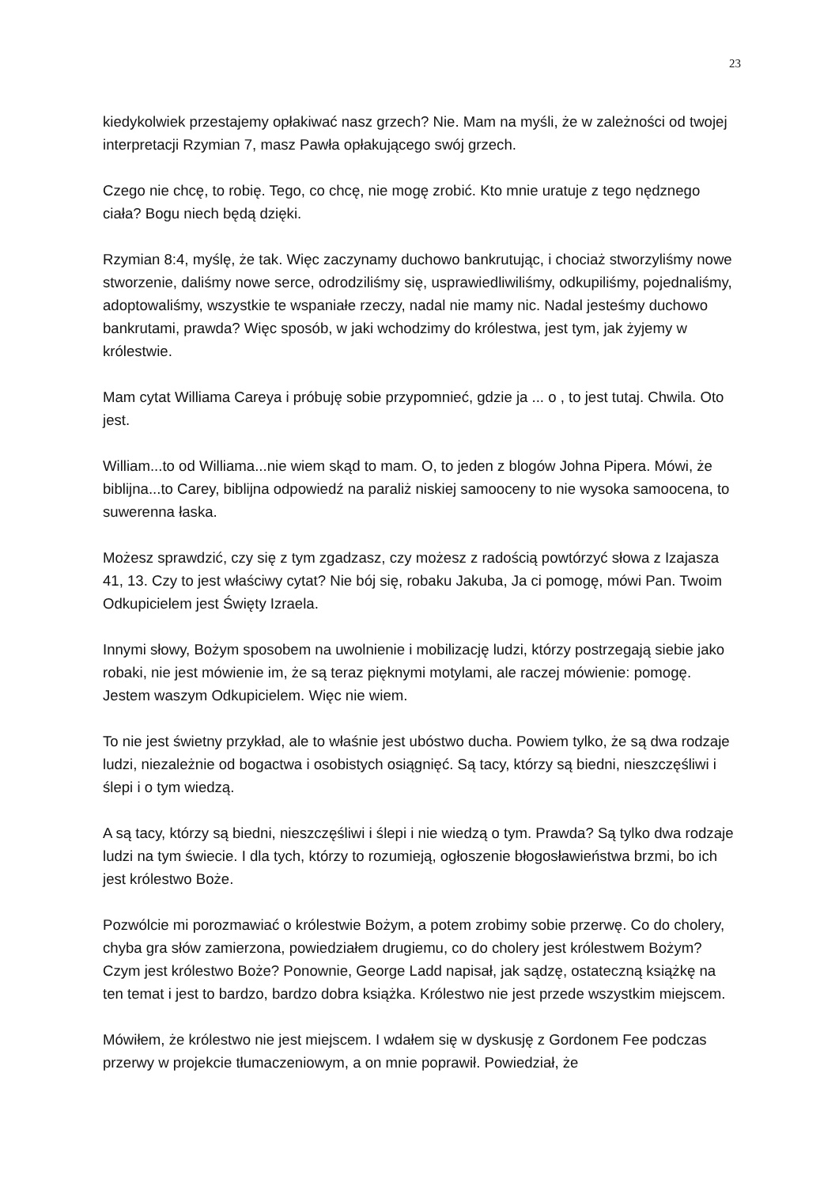23
kiedykolwiek przestajemy opłakiwać nasz grzech? Nie. Mam na myśli, że w zależności od twojej interpretacji Rzymian 7, masz Pawła opłakującego swój grzech.
Czego nie chcę, to robię. Tego, co chcę, nie mogę zrobić. Kto mnie uratuje z tego nędznego ciała? Bogu niech będą dzięki.
Rzymian 8:4, myślę, że tak. Więc zaczynamy duchowo bankrutując, i chociaż stworzyliśmy nowe stworzenie, daliśmy nowe serce, odrodziliśmy się, usprawiedliwiliśmy, odkupiliśmy, pojednaliśmy, adoptowaliśmy, wszystkie te wspaniałe rzeczy, nadal nie mamy nic. Nadal jesteśmy duchowo bankrutami, prawda? Więc sposób, w jaki wchodzimy do królestwa, jest tym, jak żyjemy w królestwie.
Mam cytat Williama Careya i próbuję sobie przypomnieć, gdzie ja ... o , to jest tutaj. Chwila. Oto jest.
William...to od Williama...nie wiem skąd to mam. O, to jeden z blogów Johna Pipera. Mówi, że biblijna...to Carey, biblijna odpowiedź na paraliż niskiej samooceny to nie wysoka samoocena, to suwerenna łaska.
Możesz sprawdzić, czy się z tym zgadzasz, czy możesz z radością powtórzyć słowa z Izajasza 41, 13. Czy to jest właściwy cytat? Nie bój się, robaku Jakuba, Ja ci pomogę, mówi Pan. Twoim Odkupicielem jest Święty Izraela.
Innymi słowy, Bożym sposobem na uwolnienie i mobilizację ludzi, którzy postrzegają siebie jako robaki, nie jest mówienie im, że są teraz pięknymi motylami, ale raczej mówienie: pomogę. Jestem waszym Odkupicielem. Więc nie wiem.
To nie jest świetny przykład, ale to właśnie jest ubóstwo ducha. Powiem tylko, że są dwa rodzaje ludzi, niezależnie od bogactwa i osobistych osiągnięć. Są tacy, którzy są biedni, nieszczęśliwi i ślepi i o tym wiedzą.
A są tacy, którzy są biedni, nieszczęśliwi i ślepi i nie wiedzą o tym. Prawda? Są tylko dwa rodzaje ludzi na tym świecie. I dla tych, którzy to rozumieją, ogłoszenie błogosławieństwa brzmi, bo ich jest królestwo Boże.
Pozwólcie mi porozmawiać o królestwie Bożym, a potem zrobimy sobie przerwę. Co do cholery, chyba gra słów zamierzona, powiedziałem drugiemu, co do cholery jest królestwem Bożym? Czym jest królestwo Boże? Ponownie, George Ladd napisał, jak sądzę, ostateczną książkę na ten temat i jest to bardzo, bardzo dobra książka. Królestwo nie jest przede wszystkim miejscem.
Mówiłem, że królestwo nie jest miejscem. I wdałem się w dyskusję z Gordonem Fee podczas przerwy w projekcie tłumaczeniowym, a on mnie poprawił. Powiedział, że